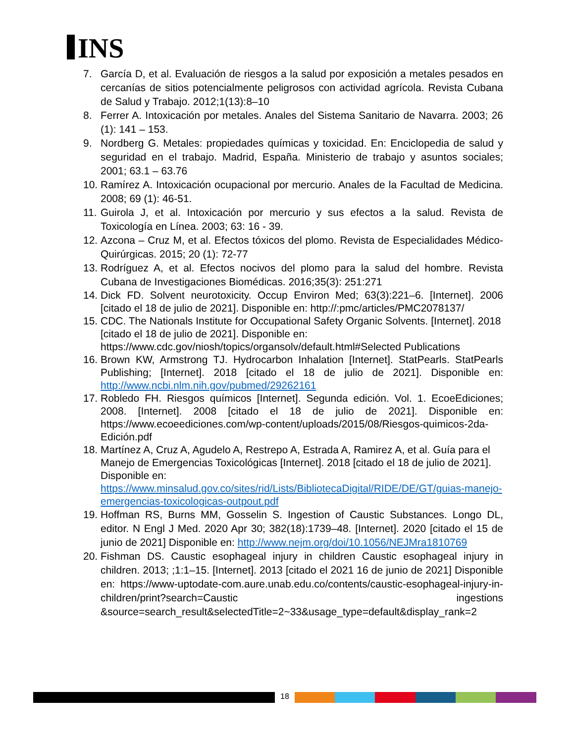INS
7. García D, et al. Evaluación de riesgos a la salud por exposición a metales pesados en cercanías de sitios potencialmente peligrosos con actividad agrícola. Revista Cubana de Salud y Trabajo. 2012;1(13):8–10
8. Ferrer A. Intoxicación por metales. Anales del Sistema Sanitario de Navarra. 2003; 26 (1): 141 – 153.
9. Nordberg G. Metales: propiedades químicas y toxicidad. En: Enciclopedia de salud y seguridad en el trabajo. Madrid, España. Ministerio de trabajo y asuntos sociales; 2001; 63.1 – 63.76
10.
Ramírez A. Intoxicación ocupacional por mercurio. Anales de la Facultad de Medicina. 2008; 69 (1): 46-51.
11.
Guirola J, et al. Intoxicación por mercurio y sus efectos a la salud. Revista de Toxicología en Línea. 2003; 63: 16 - 39.
12.
Azcona – Cruz M, et al. Efectos tóxicos del plomo. Revista de Especialidades Médico-Quirúrgicas. 2015; 20 (1): 72-77
13.
Rodríguez A, et al. Efectos nocivos del plomo para la salud del hombre. Revista Cubana de Investigaciones Biomédicas. 2016;35(3): 251:271
14.
Dick FD. Solvent neurotoxicity. Occup Environ Med; 63(3):221–6. [Internet]. 2006 [citado el 18 de julio de 2021]. Disponible en: http://:pmc/articles/PMC2078137/
15.
CDC. The Nationals Institute for Occupational Safety Organic Solvents. [Internet]. 2018 [citado el 18 de julio de 2021]. Disponible en: https://www.cdc.gov/niosh/topics/organsolv/default.html#Selected Publications
16.
Brown KW, Armstrong TJ. Hydrocarbon Inhalation [Internet]. StatPearls. StatPearls Publishing; [Internet]. 2018 [citado el 18 de julio de 2021]. Disponible en: http://www.ncbi.nlm.nih.gov/pubmed/29262161
17.
Robledo FH. Riesgos químicos [Internet]. Segunda edición. Vol. 1. EcoeEdiciones; 2008. [Internet]. 2008 [citado el 18 de julio de 2021]. Disponible en: https://www.ecoeediciones.com/wp-content/uploads/2015/08/Riesgos-quimicos-2da-Edición.pdf
18.
Martínez A, Cruz A, Agudelo A, Restrepo A, Estrada A, Ramirez A, et al. Guía para el Manejo de Emergencias Toxicológicas [Internet]. 2018 [citado el 18 de julio de 2021]. Disponible en: https://www.minsalud.gov.co/sites/rid/Lists/BibliotecaDigital/RIDE/DE/GT/guias-manejo-emergencias-toxicologicas-outpout.pdf
19.
Hoffman RS, Burns MM, Gosselin S. Ingestion of Caustic Substances. Longo DL, editor. N Engl J Med. 2020 Apr 30; 382(18):1739–48. [Internet]. 2020 [citado el 15 de junio de 2021] Disponible en: http://www.nejm.org/doi/10.1056/NEJMra1810769
20.
Fishman DS. Caustic esophageal injury in children Caustic esophageal injury in children. 2013; ;1:1–15. [Internet]. 2013 [citado el 2021 16 de junio de 2021] Disponible en: https://www-uptodate-com.aure.unab.edu.co/contents/caustic-esophageal-injury-in-children/print?search=Caustic ingestions &source=search_result&selectedTitle=2~33&usage_type=default&display_rank=2
18